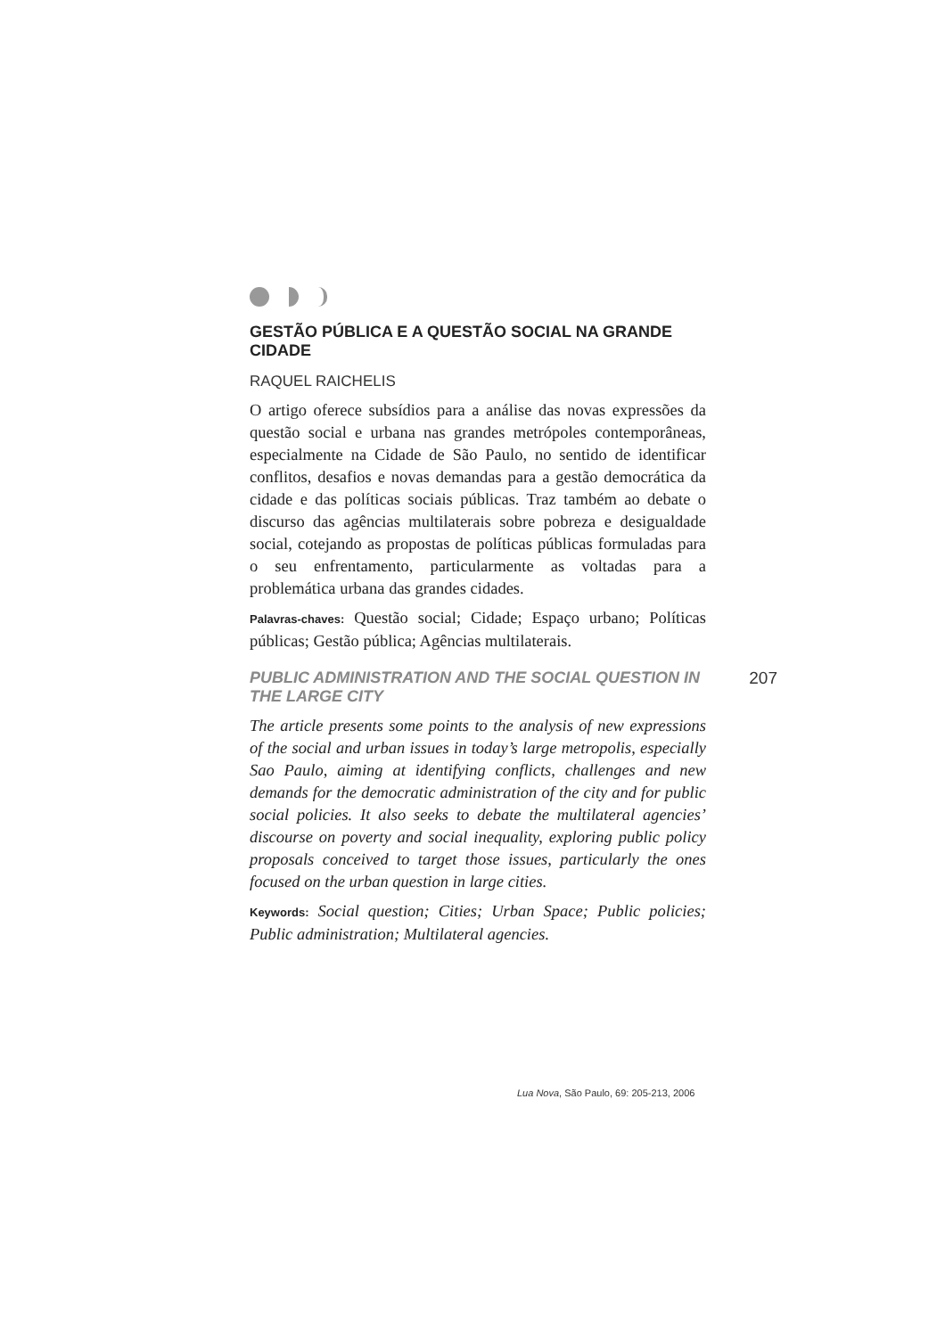GESTÃO PÚBLICA E A QUESTÃO SOCIAL NA GRANDE CIDADE
RAQUEL RAICHELIS
O artigo oferece subsídios para a análise das novas expressões da questão social e urbana nas grandes metrópoles contemporâneas, especialmente na Cidade de São Paulo, no sentido de identificar conflitos, desafios e novas demandas para a gestão democrática da cidade e das políticas sociais públicas. Traz também ao debate o discurso das agências multilaterais sobre pobreza e desigualdade social, cotejando as propostas de políticas públicas formuladas para o seu enfrentamento, particularmente as voltadas para a problemática urbana das grandes cidades.
Palavras-chaves: Questão social; Cidade; Espaço urbano; Políticas públicas; Gestão pública; Agências multilaterais.
PUBLIC ADMINISTRATION AND THE SOCIAL QUESTION IN THE LARGE CITY
207
The article presents some points to the analysis of new expressions of the social and urban issues in today’s large metropolis, especially Sao Paulo, aiming at identifying conflicts, challenges and new demands for the democratic administration of the city and for public social policies. It also seeks to debate the multilateral agencies’ discourse on poverty and social inequality, exploring public policy proposals conceived to target those issues, particularly the ones focused on the urban question in large cities.
Keywords: Social question; Cities; Urban Space; Public policies; Public administration; Multilateral agencies.
Lua Nova, São Paulo, 69: 205-213, 2006